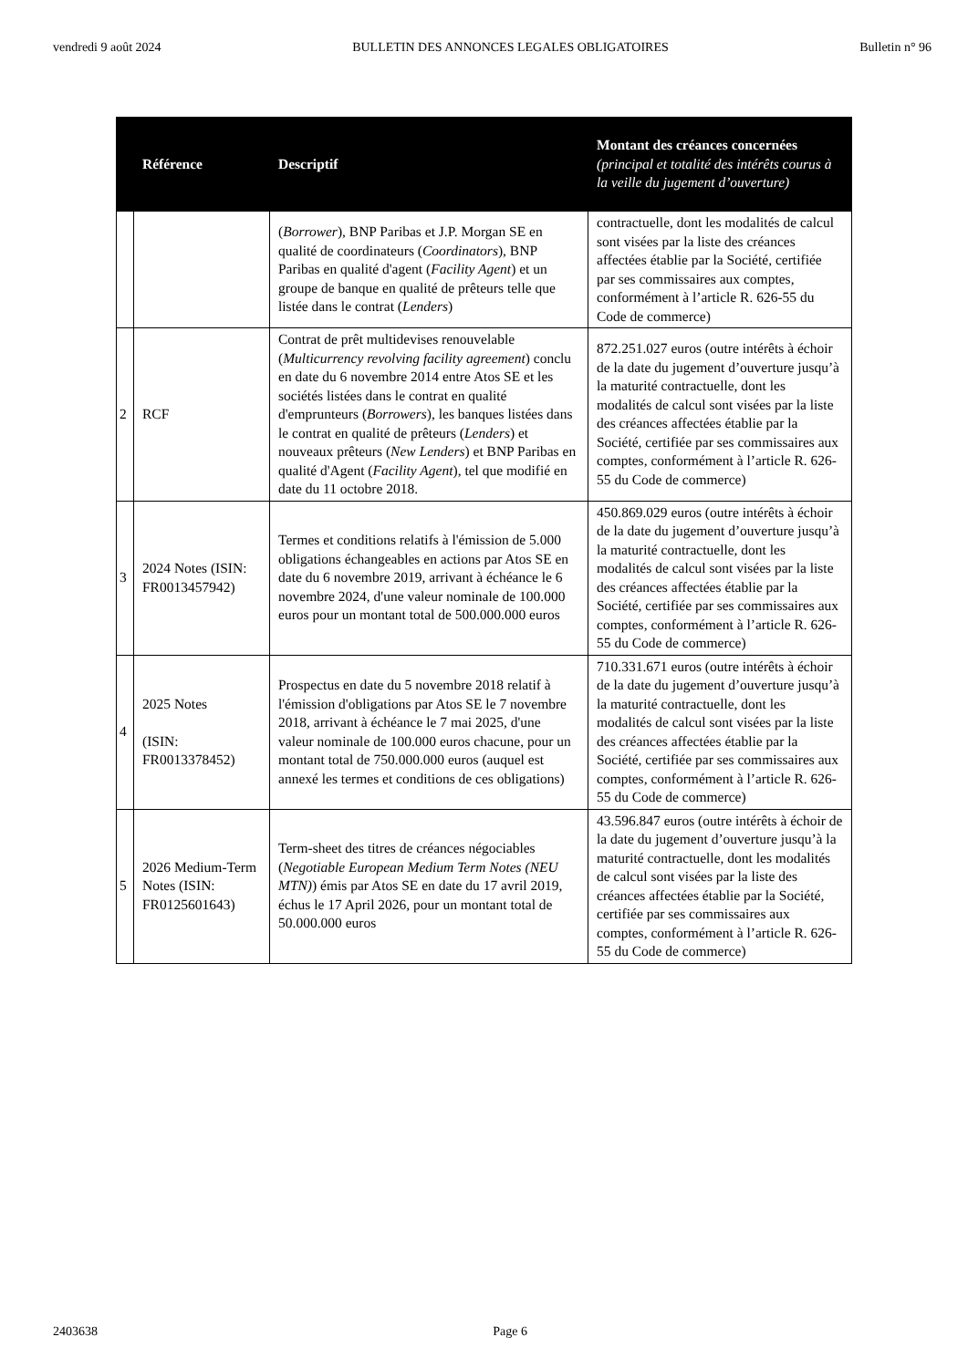vendredi 9 août 2024 BULLETIN DES ANNONCES LEGALES OBLIGATOIRES Bulletin n° 96
| | Référence | Descriptif | Montant des créances concernées (principal et totalité des intérêts courus à la veille du jugement d’ouverture) |
| --- | --- | --- | --- |
| | | ( Borrower ), BNP Paribas et J.P. Morgan SE en qualité de coordinateurs ( Coordinators ), BNP Paribas en qualité d'agent ( Facility Agent ) et un groupe de banque en qualité de prêteurs telle que listée dans le contrat ( Lenders ) | contractuelle, dont les modalités de calcul sont visées par la liste des créances affectées établie par la Société, certifiée par ses commissaires aux comptes, conformément à l’article R. 626-55 du Code de commerce) |
| 2 | RCF | Contrat de prêt multidevises renouvelable ( Multicurrency revolving facility agreement ) conclu en date du 6 novembre 2014 entre Atos SE et les sociétés listées dans le contrat en qualité d'emprunteurs ( Borrowers ), les banques listées dans le contrat en qualité de prêteurs ( Lenders ) et nouveaux prêteurs ( New Lenders ) et BNP Paribas en qualité d'Agent ( Facility Agent ), tel que modifié en date du 11 octobre 2018. | 872.251.027 euros (outre intérêts à échoir de la date du jugement d’ouverture jusqu’à la maturité contractuelle, dont les modalités de calcul sont visées par la liste des créances affectées établie par la Société, certifiée par ses commissaires aux comptes, conformément à l’article R. 626-55 du Code de commerce) |
| 3 | 2024 Notes (ISIN: FR0013457942) | Termes et conditions relatifs à l'émission de 5.000 obligations échangeables en actions par Atos SE en date du 6 novembre 2019, arrivant à échéance le 6 novembre 2024, d'une valeur nominale de 100.000 euros pour un montant total de 500.000.000 euros | 450.869.029 euros (outre intérêts à échoir de la date du jugement d’ouverture jusqu’à la maturité contractuelle, dont les modalités de calcul sont visées par la liste des créances affectées établie par la Société, certifiée par ses commissaires aux comptes, conformément à l’article R. 626-55 du Code de commerce) |
| 4 | 2025 Notes (ISIN: FR0013378452) | Prospectus en date du 5 novembre 2018 relatif à l'émission d'obligations par Atos SE le 7 novembre 2018, arrivant à échéance le 7 mai 2025, d'une valeur nominale de 100.000 euros chacune, pour un montant total de 750.000.000 euros (auquel est annexé les termes et conditions de ces obligations) | 710.331.671 euros (outre intérêts à échoir de la date du jugement d’ouverture jusqu’à la maturité contractuelle, dont les modalités de calcul sont visées par la liste des créances affectées établie par la Société, certifiée par ses commissaires aux comptes, conformément à l’article R. 626-55 du Code de commerce) |
| 5 | 2026 Medium-Term Notes (ISIN: FR0125601643) | Term-sheet des titres de créances négociables ( Negotiable European Medium Term Notes (NEU MTN) ) émis par Atos SE en date du 17 avril 2019, échus le 17 April 2026, pour un montant total de 50.000.000 euros | 43.596.847 euros (outre intérêts à échoir de la date du jugement d’ouverture jusqu’à la maturité contractuelle, dont les modalités de calcul sont visées par la liste des créances affectées établie par la Société, certifiée par ses commissaires aux comptes, conformément à l’article R. 626-55 du Code de commerce) |
2403638 Page 6